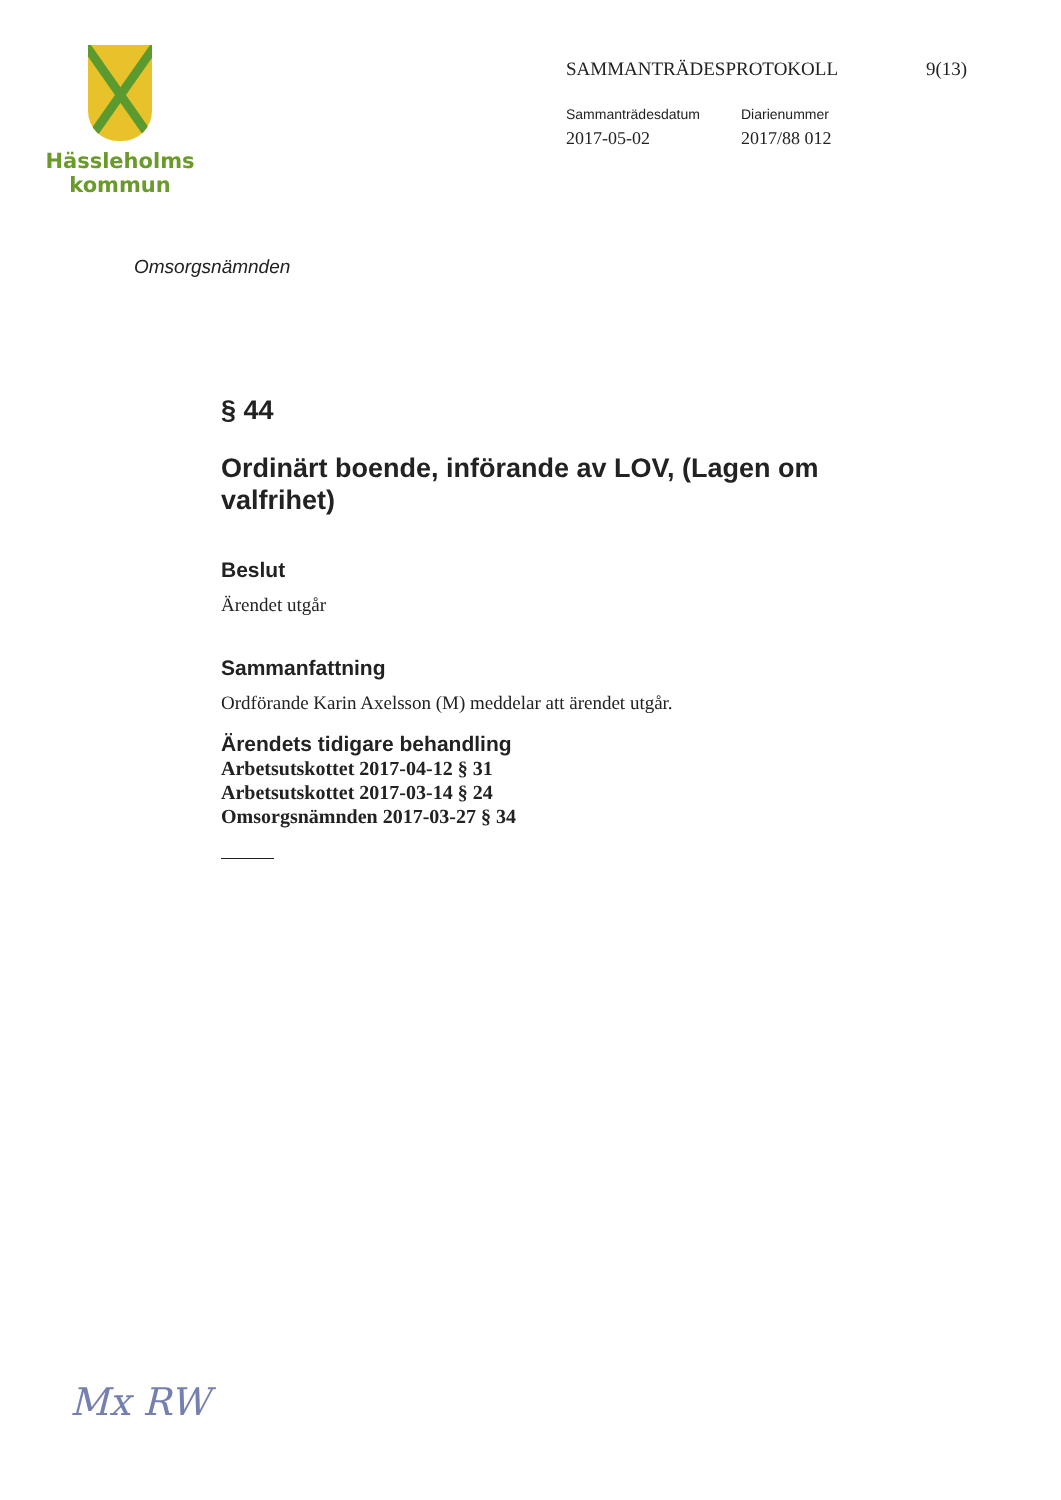Hässleholms
kommun
SAMMANTRÄDESPROTOKOLL 9(13)
Sammanträdesdatum
2017-05-02
Diarienummer
2017/88 012
Omsorgsnämnden
§ 44
Ordinärt boende, införande av LOV, (Lagen om valfrihet)
Beslut
Ärendet utgår
Sammanfattning
Ordförande Karin Axelsson (M) meddelar att ärendet utgår.
Ärendets tidigare behandling
Arbetsutskottet 2017-04-12 § 31
Arbetsutskottet 2017-03-14 § 24
Omsorgsnämnden 2017-03-27 § 34
Mx RW